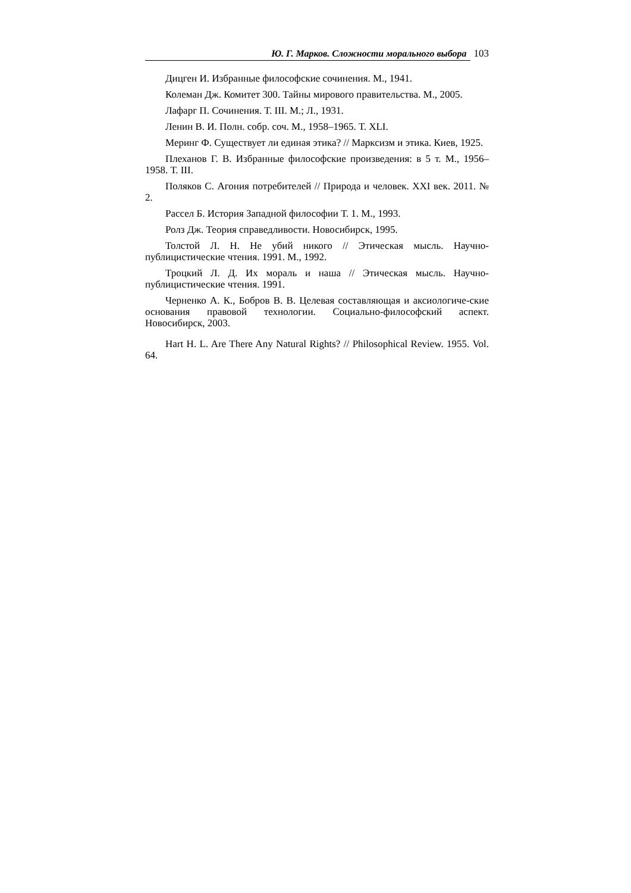Ю. Г. Марков. Сложности морального выбора 103
Дицген И. Избранные философские сочинения. М., 1941.
Колеман Дж. Комитет 300. Тайны мирового правительства. М., 2005.
Лафарг П. Сочинения. Т. III. М.; Л., 1931.
Ленин В. И. Полн. собр. соч. М., 1958–1965. Т. XLI.
Меринг Ф. Существует ли единая этика? // Марксизм и этика. Киев, 1925.
Плеханов Г. В. Избранные философские произведения: в 5 т. М., 1956–1958. Т. III.
Поляков С. Агония потребителей // Природа и человек. XXI век. 2011. № 2.
Рассел Б. История Западной философии Т. 1. М., 1993.
Ролз Дж. Теория справедливости. Новосибирск, 1995.
Толстой Л. Н. Не убий никого // Этическая мысль. Научно-публицистические чтения. 1991. М., 1992.
Троцкий Л. Д. Их мораль и наша // Этическая мысль. Научно-публицистические чтения. 1991.
Черненко А. К., Бобров В. В. Целевая составляющая и аксиологиче-ские основания правовой технологии. Социально-философский аспект. Новосибирск, 2003.
Hart H. L. Are There Any Natural Rights? // Philosophical Review. 1955. Vol. 64.